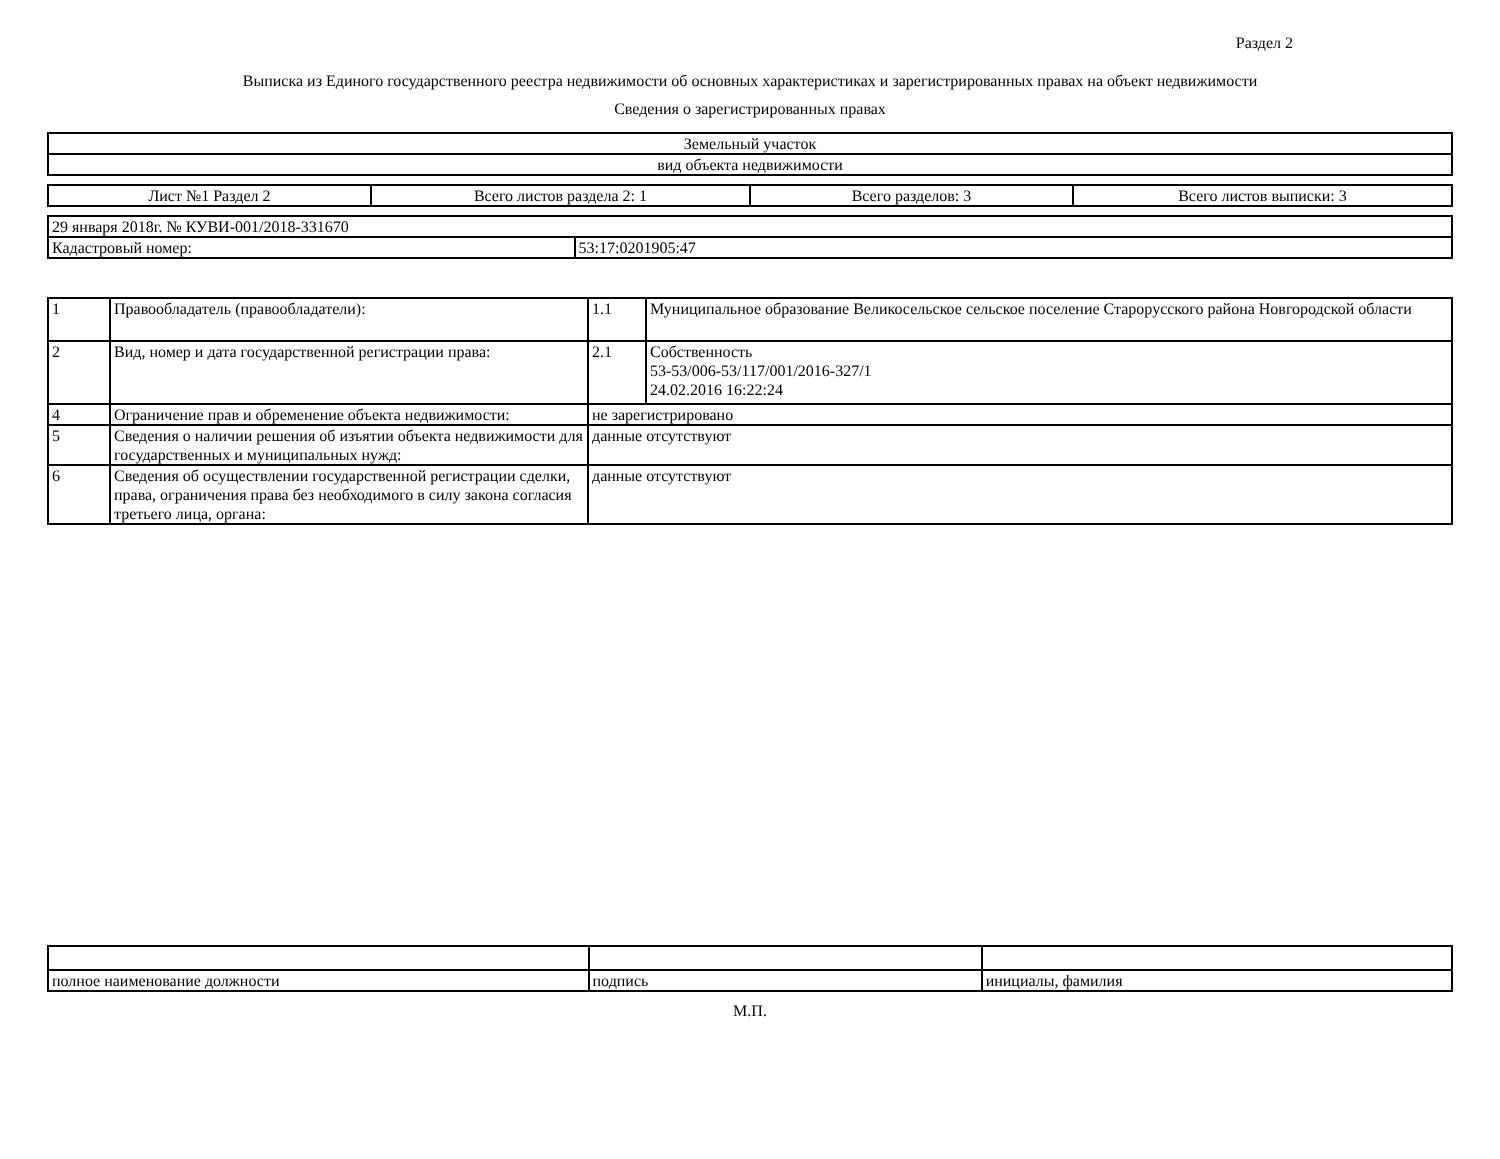Раздел 2
Выписка из Единого государственного реестра недвижимости об основных характеристиках и зарегистрированных правах на объект недвижимости
Сведения о зарегистрированных правах
| Земельный участок |
| вид объекта недвижимости |
| Лист №1 Раздел 2 | Всего листов раздела 2: 1 | Всего разделов: 3 | Всего листов выписки: 3 |
| 29 января 2018г. № КУВИ-001/2018-331670 | |
| Кадастровый номер: | 53:17:0201905:47 |
| 1 | Правообладатель (правообладатели): | 1.1 | Муниципальное образование Великосельское сельское поселение Старорусского района Новгородской области |
| 2 | Вид, номер и дата государственной регистрации права: | 2.1 | Собственность 53-53/006-53/117/001/2016-327/1 24.02.2016 16:22:24 |
| 4 | Ограничение прав и обременение объекта недвижимости: | не зарегистрировано | |
| 5 | Сведения о наличии решения об изъятии объекта недвижимости для государственных и муниципальных нужд: | данные отсутствуют | |
| 6 | Сведения об осуществлении государственной регистрации сделки, права, ограничения права без необходимого в силу закона согласия третьего лица, органа: | данные отсутствуют | |
| полное наименование должности | подпись | инициалы, фамилия |
М.П.